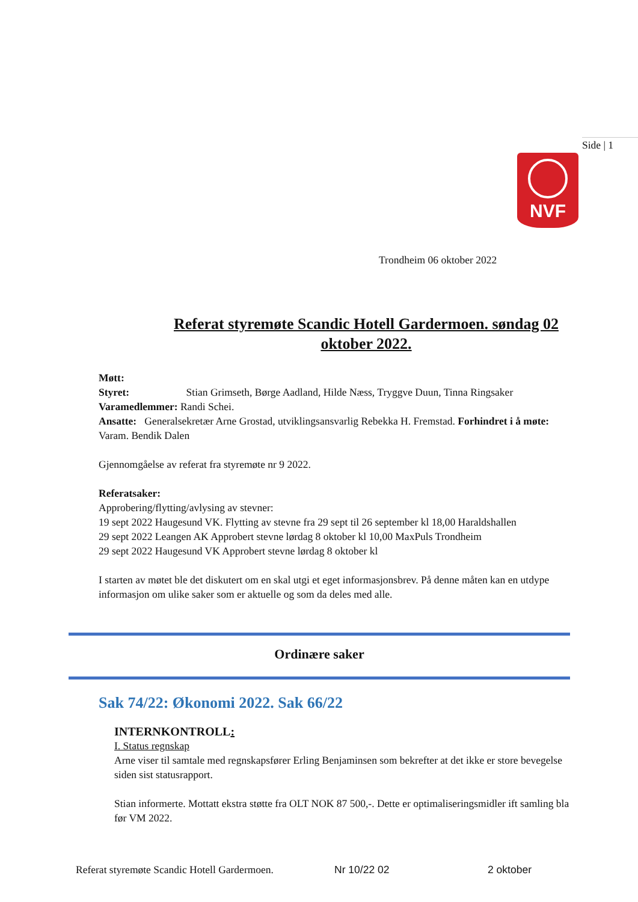Side | 1
NVF
Trondheim 06 oktober 2022
Referat styremøte Scandic Hotell Gardermoen. søndag 02 oktober 2022.
Møtt:
Styret: Stian Grimseth, Børge Aadland, Hilde Næss, Tryggve Duun, Tinna Ringsaker
Varamedlemmer: Randi Schei.
Ansatte: Generalsekretær Arne Grostad, utviklingsansvarlig Rebekka H. Fremstad. Forhindret i å møte: Varam. Bendik Dalen
Gjennomgåelse av referat fra styremøte nr 9 2022.
Referatsaker:
Approbering/flytting/avlysing av stevner:
19 sept 2022 Haugesund VK. Flytting av stevne fra 29 sept til 26 september kl 18,00 Haraldshallen
29 sept 2022 Leangen AK Approbert stevne lørdag 8 oktober kl 10,00 MaxPuls Trondheim
29 sept 2022 Haugesund VK Approbert stevne lørdag 8 oktober kl
I starten av møtet ble det diskutert om en skal utgi et eget informasjonsbrev. På denne måten kan en utdype informasjon om ulike saker som er aktuelle og som da deles med alle.
Ordinære saker
Sak 74/22: Økonomi 2022. Sak 66/22
INTERNKONTROLL:
I. Status regnskap
Arne viser til samtale med regnskapsfører Erling Benjaminsen som bekrefter at det ikke er store bevegelse siden sist statusrapport.
Stian informerte. Mottatt ekstra støtte fra OLT NOK 87 500,-. Dette er optimaliseringsmidler ift samling bla før VM 2022.
Referat styremøte Scandic Hotell Gardermoen. Nr 10/22 02 2 oktober